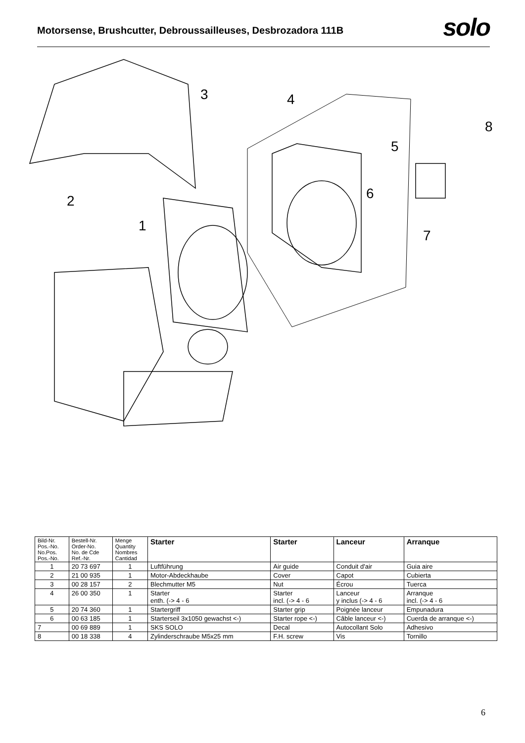Motorsense, Brushcutter, Debroussailleuses, Desbrozadora 111B
solo
3
4
8
5
6
2
1
7
| Bild-Nr. Pos.-No. No.Pos. Pos.-No. | Bestell-Nr. Order-No. No. de Cde Ref.-Nr. | Menge Quantity Nombres Cantidad | Starter | Starter | Lanceur | Arranque |
| --- | --- | --- | --- | --- | --- | --- |
| 1 | 20 73 697 | 1 | Luftführung | Air guide | Conduit d'air | Guia aire |
| 2 | 21 00 935 | 1 | Motor-Abdeckhaube | Cover | Capot | Cubierta |
| 3 | 00 28 157 | 2 | Blechmutter M5 | Nut | Écrou | Tuerca |
| 4 | 26 00 350 | 1 | Starter enth. (-> 4 - 6 | Starter incl. (-> 4 - 6 | Lanceur y inclus (-> 4 - 6 | Arranque incl. (-> 4 - 6 |
| 5 | 20 74 360 | 1 | Startergriff | Starter grip | Poignée lanceur | Empunadura |
| 6 | 00 63 185 | 1 | Starterseil 3x1050 gewachst <-) | Starter rope <-) | Câble lanceur <-) | Cuerda de arranque <-) |
| 7 | 00 69 889 | 1 | SKS SOLO | Decal | Autocollant Solo | Adhesivo |
| 8 | 00 18 338 | 4 | Zylinderschraube M5x25 mm | F.H. screw | Vis | Tornillo |
6